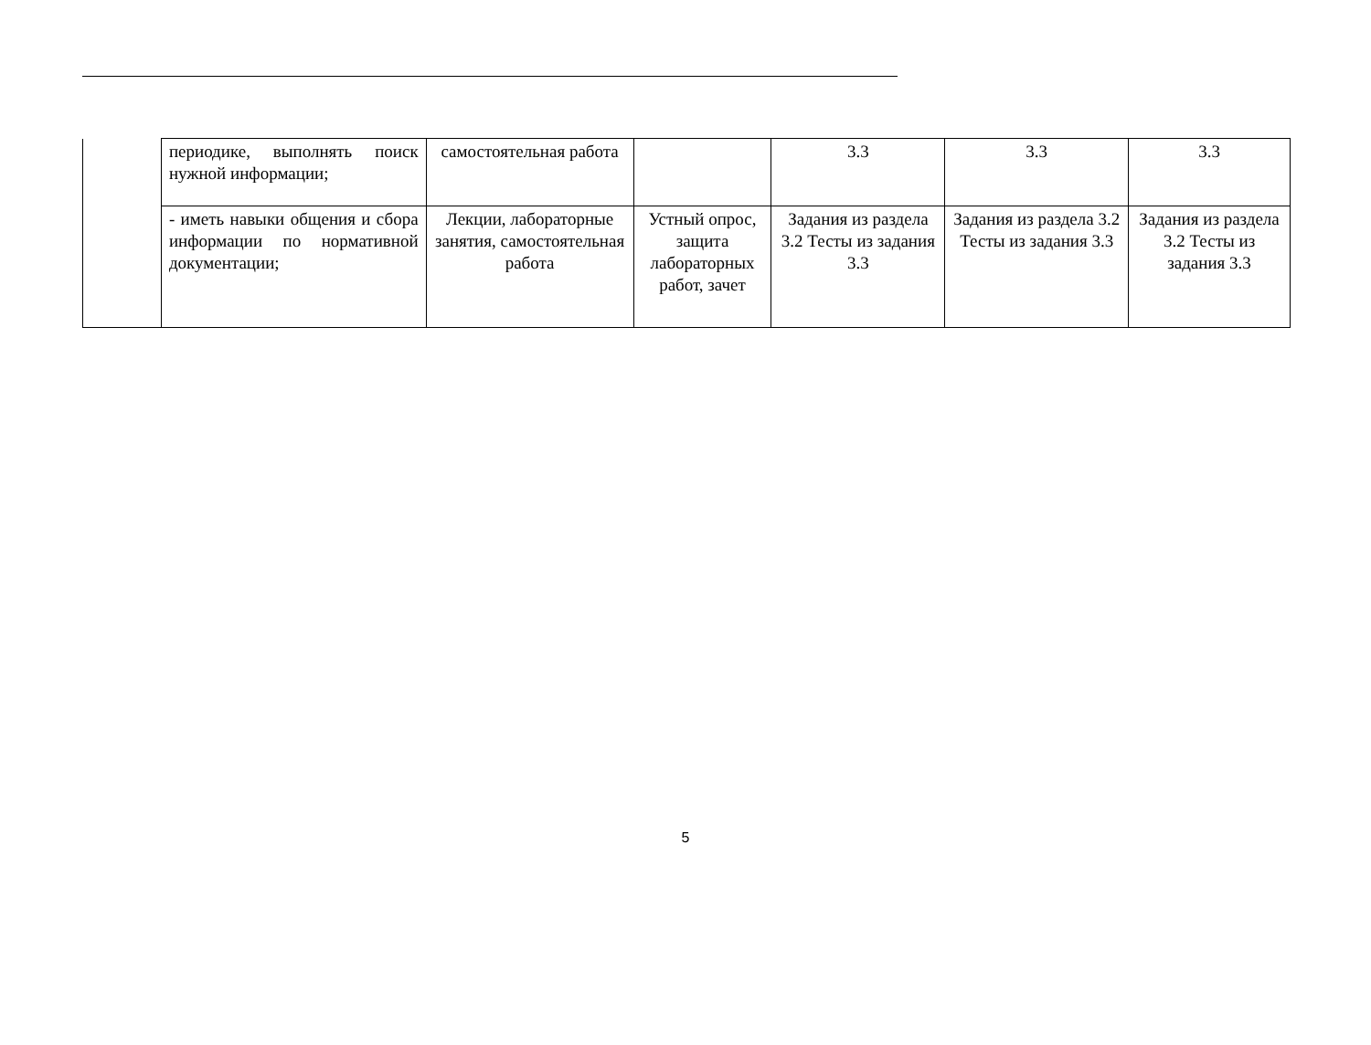| | периодике, выполнять поиск нужной информации; | самостоятельная работа | | 3.3 | 3.3 | 3.3 |
| | - иметь навыки общения и сбора информации по нормативной документации; | Лекции, лабораторные занятия, самостоятельная работа | Устный опрос, защита лабораторных работ, зачет | Задания из раздела 3.2 Тесты из задания 3.3 | Задания из раздела 3.2 Тесты из задания 3.3 | Задания из раздела 3.2 Тесты из задания 3.3 |
5